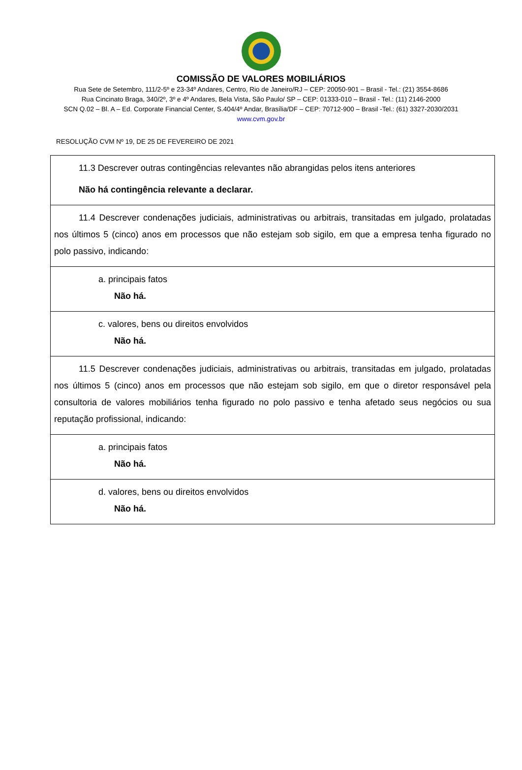COMISSÃO DE VALORES MOBILIÁRIOS
Rua Sete de Setembro, 111/2-5º e 23-34º Andares, Centro, Rio de Janeiro/RJ – CEP: 20050-901 – Brasil - Tel.: (21) 3554-8686
Rua Cincinato Braga, 340/2º, 3º e 4º Andares, Bela Vista, São Paulo/ SP – CEP: 01333-010 – Brasil - Tel.: (11) 2146-2000
SCN Q.02 – Bl. A – Ed. Corporate Financial Center, S.404/4º Andar, Brasília/DF – CEP: 70712-900 – Brasil -Tel.: (61) 3327-2030/2031
www.cvm.gov.br
RESOLUÇÃO CVM Nº 19, DE 25 DE FEVEREIRO DE 2021
| 11.3 Descrever outras contingências relevantes não abrangidas pelos itens anteriores Não há contingência relevante a declarar. |
| 11.4 Descrever condenações judiciais, administrativas ou arbitrais, transitadas em julgado, prolatadas nos últimos 5 (cinco) anos em processos que não estejam sob sigilo, em que a empresa tenha figurado no polo passivo, indicando: |
| a. principais fatos Não há. |
| c. valores, bens ou direitos envolvidos Não há. |
| 11.5 Descrever condenações judiciais, administrativas ou arbitrais, transitadas em julgado, prolatadas nos últimos 5 (cinco) anos em processos que não estejam sob sigilo, em que o diretor responsável pela consultoria de valores mobiliários tenha figurado no polo passivo e tenha afetado seus negócios ou sua reputação profissional, indicando: |
| a. principais fatos Não há. |
| d. valores, bens ou direitos envolvidos Não há. |